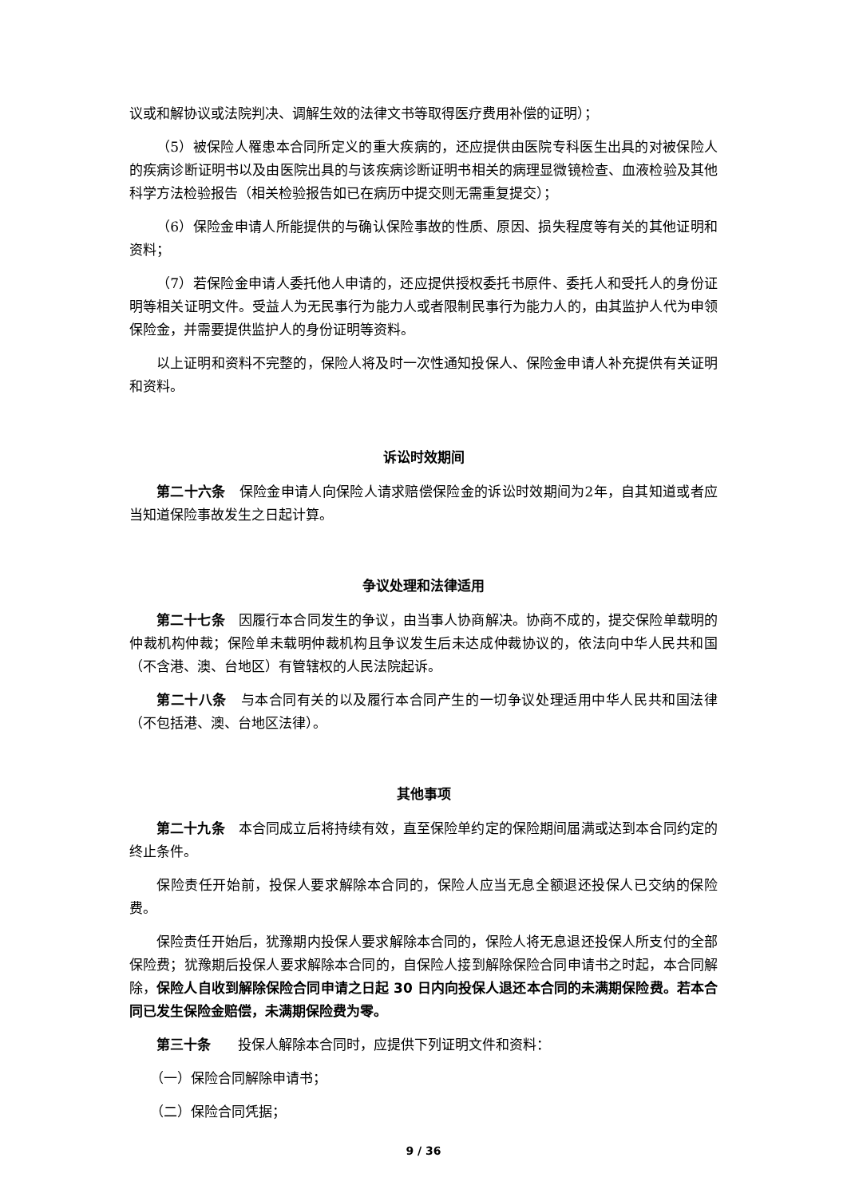议或和解协议或法院判决、调解生效的法律文书等取得医疗费用补偿的证明）；
（5）被保险人罹患本合同所定义的重大疾病的，还应提供由医院专科医生出具的对被保险人的疾病诊断证明书以及由医院出具的与该疾病诊断证明书相关的病理显微镜检查、血液检验及其他科学方法检验报告（相关检验报告如已在病历中提交则无需重复提交）；
（6）保险金申请人所能提供的与确认保险事故的性质、原因、损失程度等有关的其他证明和资料；
（7）若保险金申请人委托他人申请的，还应提供授权委托书原件、委托人和受托人的身份证明等相关证明文件。受益人为无民事行为能力人或者限制民事行为能力人的，由其监护人代为申领保险金，并需要提供监护人的身份证明等资料。
以上证明和资料不完整的，保险人将及时一次性通知投保人、保险金申请人补充提供有关证明和资料。
诉讼时效期间
第二十六条　保险金申请人向保险人请求赔偿保险金的诉讼时效期间为2年，自其知道或者应当知道保险事故发生之日起计算。
争议处理和法律适用
第二十七条　因履行本合同发生的争议，由当事人协商解决。协商不成的，提交保险单载明的仲裁机构仲裁；保险单未载明仲裁机构且争议发生后未达成仲裁协议的，依法向中华人民共和国（不含港、澳、台地区）有管辖权的人民法院起诉。
第二十八条　与本合同有关的以及履行本合同产生的一切争议处理适用中华人民共和国法律（不包括港、澳、台地区法律）。
其他事项
第二十九条　本合同成立后将持续有效，直至保险单约定的保险期间届满或达到本合同约定的终止条件。
保险责任开始前，投保人要求解除本合同的，保险人应当无息全额退还投保人已交纳的保险费。
保险责任开始后，犹豫期内投保人要求解除本合同的，保险人将无息退还投保人所支付的全部保险费；犹豫期后投保人要求解除本合同的，自保险人接到解除保险合同申请书之时起，本合同解除，保险人自收到解除保险合同申请之日起 30 日内向投保人退还本合同的未满期保险费。若本合同已发生保险金赔偿，未满期保险费为零。
第三十条　　投保人解除本合同时，应提供下列证明文件和资料：
（一）保险合同解除申请书；
（二）保险合同凭据；
9 / 36